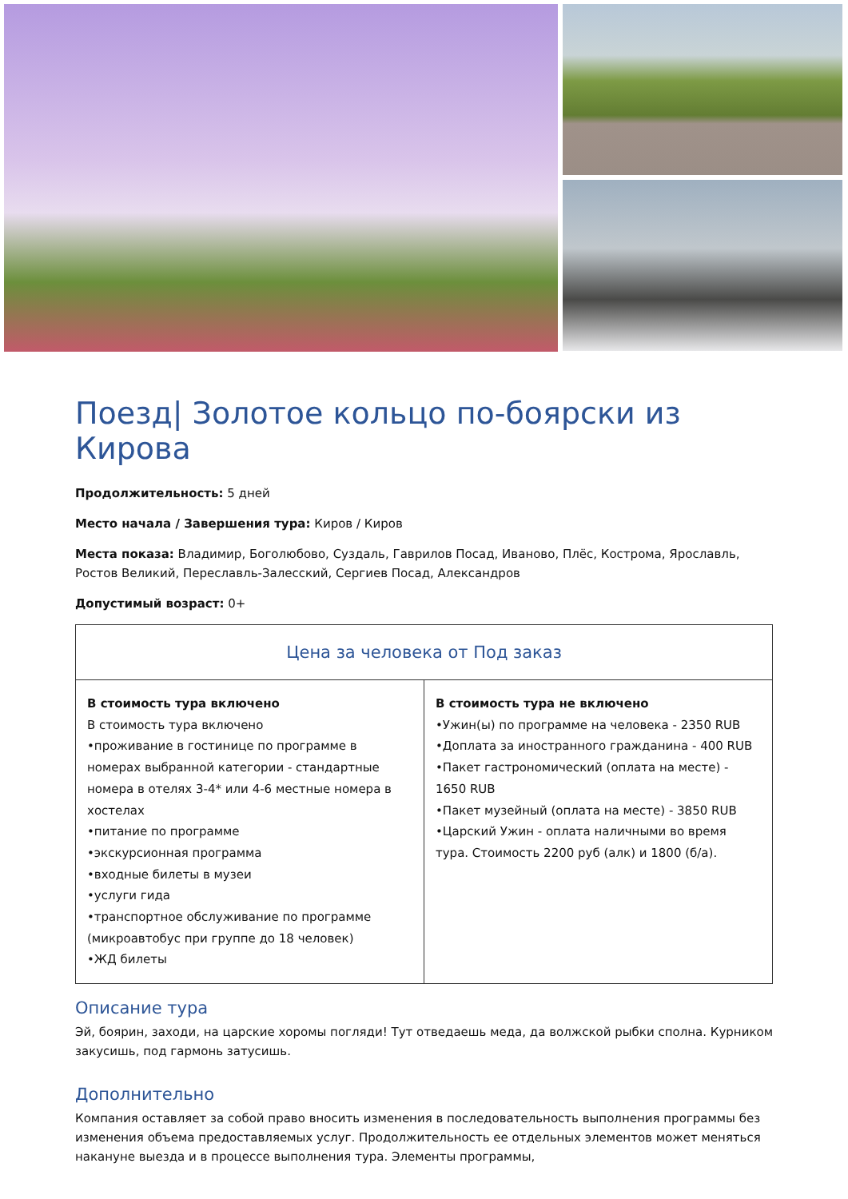Поезд| Золотое кольцо по-боярски из Кирова
Продолжительность: 5 дней
Место начала / Завершения тура: Киров / Киров
Места показа: Владимир, Боголюбово, Суздаль, Гаврилов Посад, Иваново, Плёс, Кострома, Ярославль, Ростов Великий, Переславль-Залесский, Сергиев Посад, Александров
Допустимый возраст: 0+
| Цена за человека от Под заказ | |
| --- | --- |
| В стоимость тура включено В стоимость тура включено •проживание в гостинице по программе в номерах выбранной категории - стандартные номера в отелях 3-4* или 4-6 местные номера в хостелах •питание по программе •экскурсионная программа •входные билеты в музеи •услуги гида •транспортное обслуживание по программе (микроавтобус при группе до 18 человек) •ЖД билеты | В стоимость тура не включено •Ужин(ы) по программе на человека - 2350 RUB •Доплата за иностранного гражданина - 400 RUB •Пакет гастрономический (оплата на месте) - 1650 RUB •Пакет музейный (оплата на месте) - 3850 RUB •Царский Ужин - оплата наличными во время тура. Стоимость 2200 руб (алк) и 1800 (б/а). |
Описание тура
Эй, боярин, заходи, на царские хоромы погляди! Тут отведаешь меда, да волжской рыбки сполна. Курником закусишь, под гармонь затусишь.
Дополнительно
Компания оставляет за собой право вносить изменения в последовательность выполнения программы без изменения объема предоставляемых услуг. Продолжительность ее отдельных элементов может меняться накануне выезда и в процессе выполнения тура. Элементы программы,